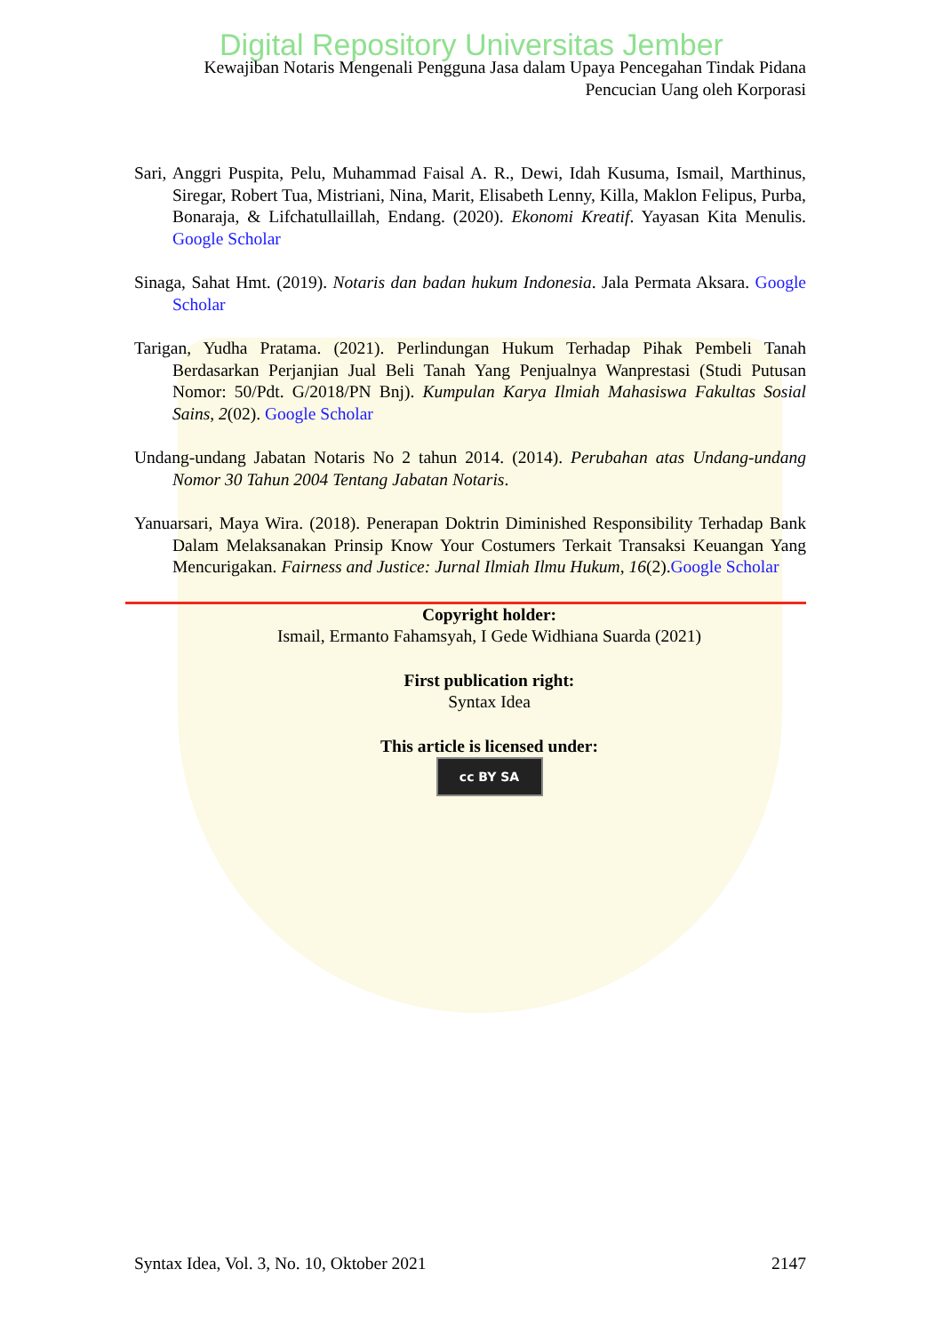Digital Repository Universitas Jember
Kewajiban Notaris Mengenali Pengguna Jasa dalam Upaya Pencegahan Tindak Pidana
Pencucian Uang oleh Korporasi
Sari, Anggri Puspita, Pelu, Muhammad Faisal A. R., Dewi, Idah Kusuma, Ismail, Marthinus, Siregar, Robert Tua, Mistriani, Nina, Marit, Elisabeth Lenny, Killa, Maklon Felipus, Purba, Bonaraja, & Lifchatullaillah, Endang. (2020). Ekonomi Kreatif. Yayasan Kita Menulis. Google Scholar
Sinaga, Sahat Hmt. (2019). Notaris dan badan hukum Indonesia. Jala Permata Aksara. Google Scholar
Tarigan, Yudha Pratama. (2021). Perlindungan Hukum Terhadap Pihak Pembeli Tanah Berdasarkan Perjanjian Jual Beli Tanah Yang Penjualnya Wanprestasi (Studi Putusan Nomor: 50/Pdt. G/2018/PN Bnj). Kumpulan Karya Ilmiah Mahasiswa Fakultas Sosial Sains, 2(02). Google Scholar
Undang-undang Jabatan Notaris No 2 tahun 2014. (2014). Perubahan atas Undang-undang Nomor 30 Tahun 2004 Tentang Jabatan Notaris.
Yanuarsari, Maya Wira. (2018). Penerapan Doktrin Diminished Responsibility Terhadap Bank Dalam Melaksanakan Prinsip Know Your Costumers Terkait Transaksi Keuangan Yang Mencurigakan. Fairness and Justice: Jurnal Ilmiah Ilmu Hukum, 16(2).Google Scholar
Copyright holder:
Ismail, Ermanto Fahamsyah, I Gede Widhiana Suarda (2021)
First publication right:
Syntax Idea
This article is licensed under:
cc BY SA
Syntax Idea, Vol. 3, No. 10, Oktober 2021 2147